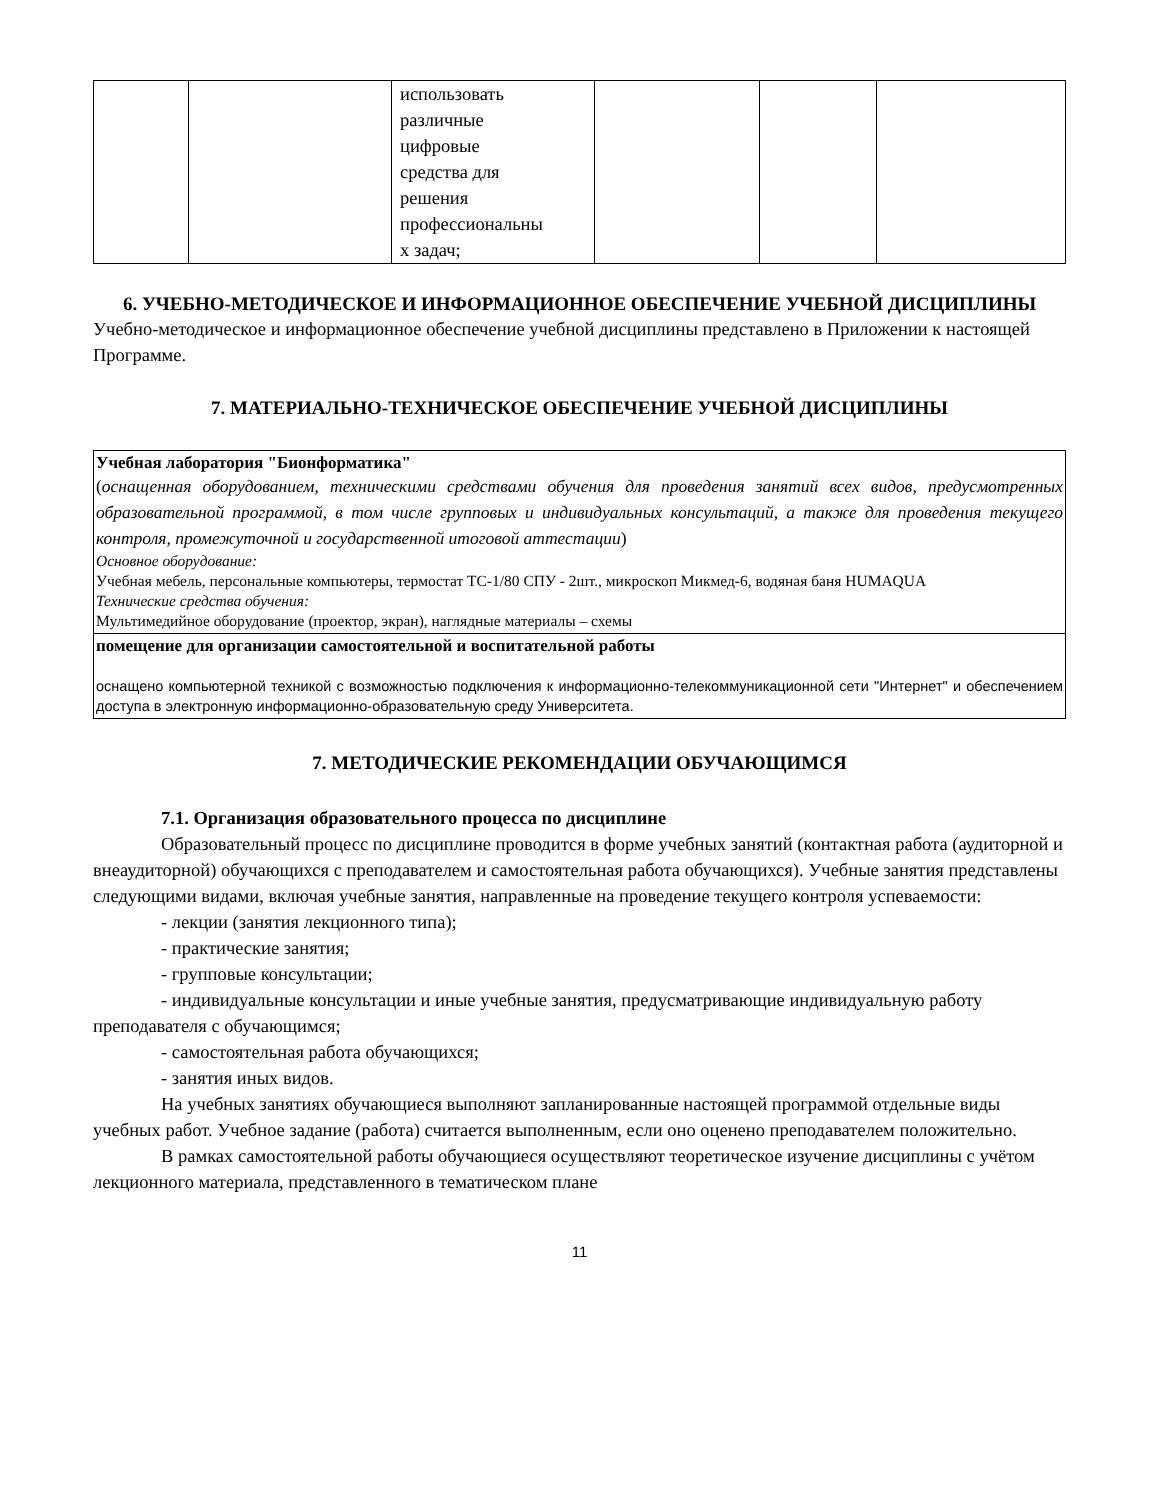| | | использовать различные цифровые средства для решения профессиональны х задач; | | | |
6. УЧЕБНО-МЕТОДИЧЕСКОЕ И ИНФОРМАЦИОННОЕ ОБЕСПЕЧЕНИЕ УЧЕБНОЙ ДИСЦИПЛИНЫ
Учебно-методическое и информационное обеспечение учебной дисциплины представлено в Приложении к настоящей Программе.
7. МАТЕРИАЛЬНО-ТЕХНИЧЕСКОЕ ОБЕСПЕЧЕНИЕ УЧЕБНОЙ ДИСЦИПЛИНЫ
| Учебная лаборатория "Бионформатика" ( оснащенная оборудованием, техническими средствами обучения для проведения занятий всех видов, предусмотренных образовательной программой, в том числе групповых и индивидуальных консультаций, а также для проведения текущего контроля, промежуточной и государственной итоговой аттестации ) Основное оборудование: Учебная мебель, персональные компьютеры, термостат ТС-1/80 СПУ - 2шт., микроскоп Микмед-6, водяная баня HUMAQUA Технические средства обучения: Мультимедийное оборудование (проектор, экран), наглядные материалы – схемы |
| помещение для организации самостоятельной и воспитательной работы оснащено компьютерной техникой с возможностью подключения к информационно-телекоммуникационной сети "Интернет" и обеспечением доступа в электронную информационно-образовательную среду Университета. |
7. МЕТОДИЧЕСКИЕ РЕКОМЕНДАЦИИ ОБУЧАЮЩИМСЯ
7.1. Организация образовательного процесса по дисциплине
Образовательный процесс по дисциплине проводится в форме учебных занятий (контактная работа (аудиторной и внеаудиторной) обучающихся с преподавателем и самостоятельная работа обучающихся). Учебные занятия представлены следующими видами, включая учебные занятия, направленные на проведение текущего контроля успеваемости:
- лекции (занятия лекционного типа);
- практические занятия;
- групповые консультации;
- индивидуальные консультации и иные учебные занятия, предусматривающие индивидуальную работу преподавателя с обучающимся;
- самостоятельная работа обучающихся;
- занятия иных видов.
На учебных занятиях обучающиеся выполняют запланированные настоящей программой отдельные виды учебных работ. Учебное задание (работа) считается выполненным, если оно оценено преподавателем положительно.
В рамках самостоятельной работы обучающиеся осуществляют теоретическое изучение дисциплины с учётом лекционного материала, представленного в тематическом плане
11